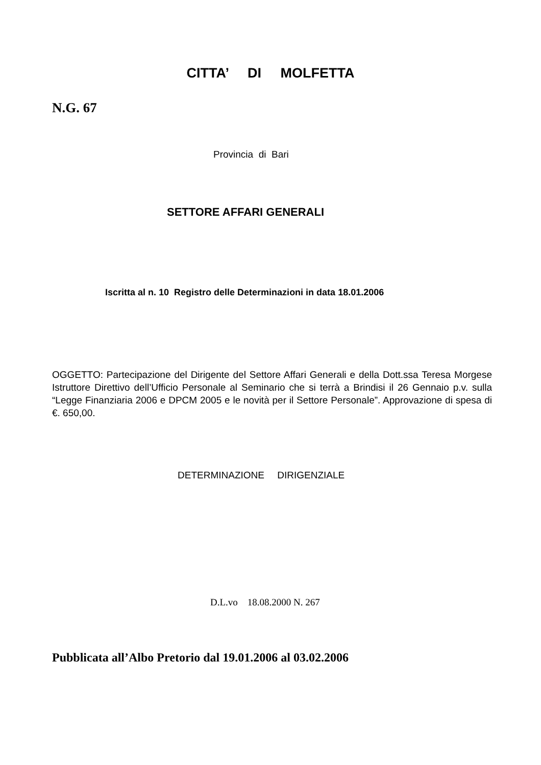CITTA’ DI MOLFETTA
N.G. 67
Provincia di Bari
SETTORE AFFARI GENERALI
Iscritta al n. 10 Registro delle Determinazioni in data 18.01.2006
OGGETTO: Partecipazione del Dirigente del Settore Affari Generali e della Dott.ssa Teresa Morgese Istruttore Direttivo dell’Ufficio Personale al Seminario che si terrà a Brindisi il 26 Gennaio p.v. sulla “Legge Finanziaria 2006 e DPCM 2005 e le novità per il Settore Personale”. Approvazione di spesa di €. 650,00.
DETERMINAZIONE DIRIGENZIALE
D.L.vo 18.08.2000 N. 267
Pubblicata all’Albo Pretorio dal 19.01.2006 al 03.02.2006